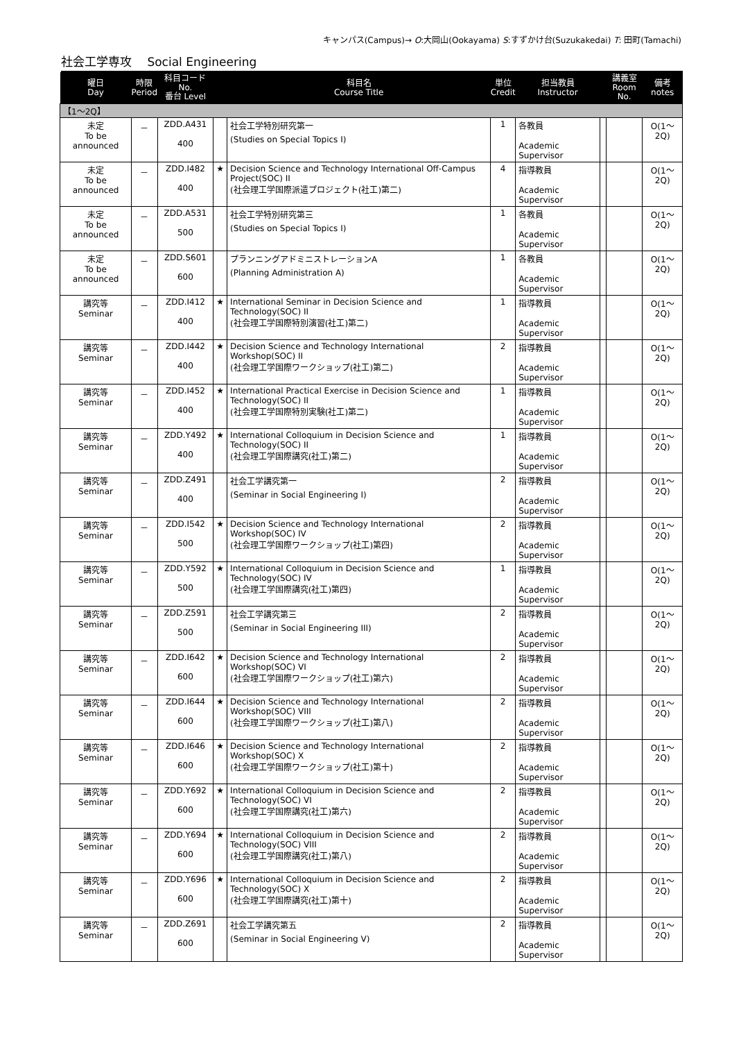キャンパス(Campus)→ O:大岡山(Ookayama) S:すずかけ台(Suzukakedai) T: 田町(Tamachi)
社会工学専攻　 Social Engineering
| 曜日 Day | 時限 Period | 科目コード No. 番台 Level | | 科目名 Course Title | 単位 Credit | 担当教員 Instructor | | 講義室 Room No. | 備考 notes |
| --- | --- | --- | --- | --- | --- | --- | --- | --- | --- |
| 【1～2Q】 | | | | | | | | | |
| 未定 To be announced | － | ZDD.A431 400 | | 社会工学特別研究第一 (Studies on Special Topics I) | 1 | 各教員 Academic Supervisor | | | O(1～2Q) |
| 未定 To be announced | － | ZDD.I482 400 | ★ | Decision Science and Technology International Off-Campus Project(SOC) II (社会理工学国際派遣プロジェクト(社工)第二) | 4 | 指導教員 Academic Supervisor | | | O(1～2Q) |
| 未定 To be announced | － | ZDD.A531 500 | | 社会工学特別研究第三 (Studies on Special Topics I) | 1 | 各教員 Academic Supervisor | | | O(1～2Q) |
| 未定 To be announced | － | ZDD.S601 600 | | プランニングアドミニストレーションA (Planning Administration A) | 1 | 各教員 Academic Supervisor | | | O(1～2Q) |
| 講究等 Seminar | － | ZDD.I412 400 | ★ | International Seminar in Decision Science and Technology(SOC) II (社会理工学国際特別演習(社工)第二) | 1 | 指導教員 Academic Supervisor | | | O(1～2Q) |
| 講究等 Seminar | － | ZDD.I442 400 | ★ | Decision Science and Technology International Workshop(SOC) II (社会理工学国際ワークショップ(社工)第二) | 2 | 指導教員 Academic Supervisor | | | O(1～2Q) |
| 講究等 Seminar | － | ZDD.I452 400 | ★ | International Practical Exercise in Decision Science and Technology(SOC) II (社会理工学国際特別実験(社工)第二) | 1 | 指導教員 Academic Supervisor | | | O(1～2Q) |
| 講究等 Seminar | － | ZDD.Y492 400 | ★ | International Colloquium in Decision Science and Technology(SOC) II (社会理工学国際講究(社工)第二) | 1 | 指導教員 Academic Supervisor | | | O(1～2Q) |
| 講究等 Seminar | － | ZDD.Z491 400 | | 社会工学講究第一 (Seminar in Social Engineering I) | 2 | 指導教員 Academic Supervisor | | | O(1～2Q) |
| 講究等 Seminar | － | ZDD.I542 500 | ★ | Decision Science and Technology International Workshop(SOC) IV (社会理工学国際ワークショップ(社工)第四) | 2 | 指導教員 Academic Supervisor | | | O(1～2Q) |
| 講究等 Seminar | － | ZDD.Y592 500 | ★ | International Colloquium in Decision Science and Technology(SOC) IV (社会理工学国際講究(社工)第四) | 1 | 指導教員 Academic Supervisor | | | O(1～2Q) |
| 講究等 Seminar | － | ZDD.Z591 500 | | 社会工学講究第三 (Seminar in Social Engineering III) | 2 | 指導教員 Academic Supervisor | | | O(1～2Q) |
| 講究等 Seminar | － | ZDD.I642 600 | ★ | Decision Science and Technology International Workshop(SOC) VI (社会理工学国際ワークショップ(社工)第六) | 2 | 指導教員 Academic Supervisor | | | O(1～2Q) |
| 講究等 Seminar | － | ZDD.I644 600 | ★ | Decision Science and Technology International Workshop(SOC) VIII (社会理工学国際ワークショップ(社工)第八) | 2 | 指導教員 Academic Supervisor | | | O(1～2Q) |
| 講究等 Seminar | － | ZDD.I646 600 | ★ | Decision Science and Technology International Workshop(SOC) X (社会理工学国際ワークショップ(社工)第十) | 2 | 指導教員 Academic Supervisor | | | O(1～2Q) |
| 講究等 Seminar | － | ZDD.Y692 600 | ★ | International Colloquium in Decision Science and Technology(SOC) VI (社会理工学国際講究(社工)第六) | 2 | 指導教員 Academic Supervisor | | | O(1～2Q) |
| 講究等 Seminar | － | ZDD.Y694 600 | ★ | International Colloquium in Decision Science and Technology(SOC) VIII (社会理工学国際講究(社工)第八) | 2 | 指導教員 Academic Supervisor | | | O(1～2Q) |
| 講究等 Seminar | － | ZDD.Y696 600 | ★ | International Colloquium in Decision Science and Technology(SOC) X (社会理工学国際講究(社工)第十) | 2 | 指導教員 Academic Supervisor | | | O(1～2Q) |
| 講究等 Seminar | － | ZDD.Z691 600 | | 社会工学講究第五 (Seminar in Social Engineering V) | 2 | 指導教員 Academic Supervisor | | | O(1～2Q) |